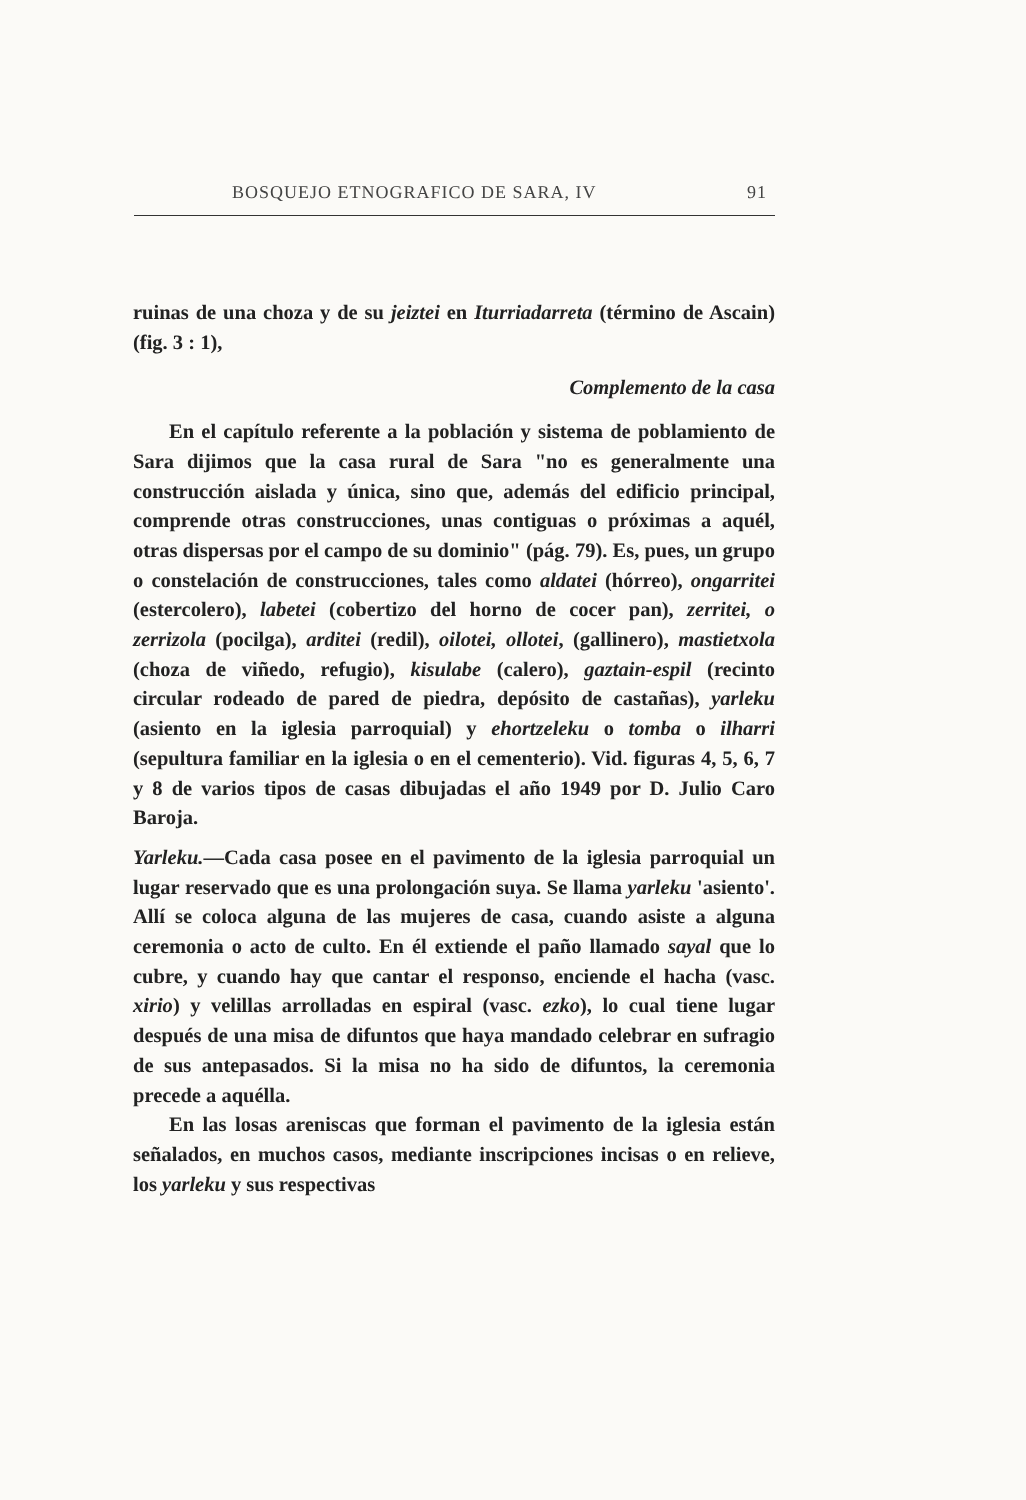BOSQUEJO ETNOGRAFICO DE SARA, IV 91
ruinas de una choza y de su jeiztei en Iturriadarreta (término de Ascain) (fig. 3 : 1),
Complemento de la casa
En el capítulo referente a la población y sistema de poblamiento de Sara dijimos que la casa rural de Sara "no es generalmente una construcción aislada y única, sino que, además del edificio principal, comprende otras construcciones, unas contiguas o próximas a aquél, otras dispersas por el campo de su dominio" (pág. 79). Es, pues, un grupo o constelación de construcciones, tales como aldatei (hórreo), ongarritei (estercolero), labetei (cobertizo del horno de cocer pan), zerritei, o zerrizola (pocilga), arditei (redil), oilotei, ollotei, (gallinero), mastietxola (choza de viñedo, refugio), kisulabe (calero), gaztain-espil (recinto circular rodeado de pared de piedra, depósito de castañas), yarleku (asiento en la iglesia parroquial) y ehortzeleku o tomba o ilharri (sepultura familiar en la iglesia o en el cementerio). Vid. figuras 4, 5, 6, 7 y 8 de varios tipos de casas dibujadas el año 1949 por D. Julio Caro Baroja.
Yarleku.—Cada casa posee en el pavimento de la iglesia parroquial un lugar reservado que es una prolongación suya. Se llama yarleku 'asiento'. Allí se coloca alguna de las mujeres de casa, cuando asiste a alguna ceremonia o acto de culto. En él extiende el paño llamado sayal que lo cubre, y cuando hay que cantar el responso, enciende el hacha (vasc. xirio) y velillas arrolladas en espiral (vasc. ezko), lo cual tiene lugar después de una misa de difuntos que haya mandado celebrar en sufragio de sus antepasados. Si la misa no ha sido de difuntos, la ceremonia precede a aquélla.
En las losas areniscas que forman el pavimento de la iglesia están señalados, en muchos casos, mediante inscripciones incisas o en relieve, los yarleku y sus respectivas